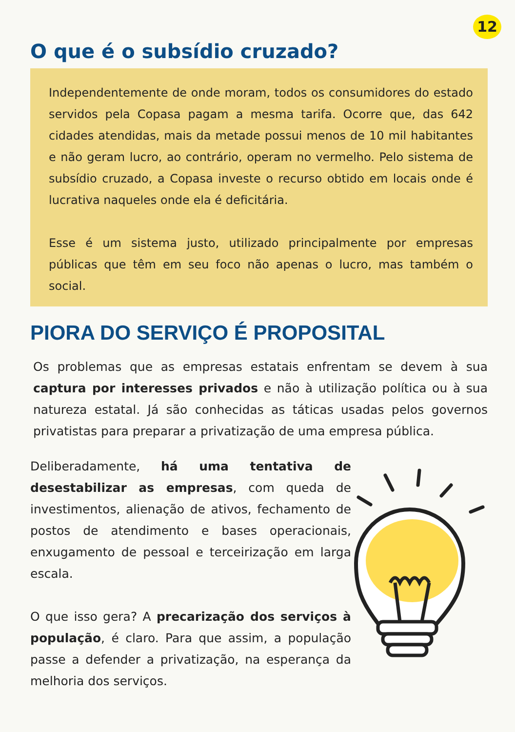12
O que é o subsídio cruzado?
Independentemente de onde moram, todos os consumidores do estado servidos pela Copasa pagam a mesma tarifa. Ocorre que, das 642 cidades atendidas, mais da metade possui menos de 10 mil habitantes e não geram lucro, ao contrário, operam no vermelho. Pelo sistema de subsídio cruzado, a Copasa investe o recurso obtido em locais onde é lucrativa naqueles onde ela é deficitária.
Esse é um sistema justo, utilizado principalmente por empresas públicas que têm em seu foco não apenas o lucro, mas também o social.
PIORA DO SERVIÇO É PROPOSITAL
Os problemas que as empresas estatais enfrentam se devem à sua captura por interesses privados e não à utilização política ou à sua natureza estatal. Já são conhecidas as táticas usadas pelos governos privatistas para preparar a privatização de uma empresa pública.
Deliberadamente, há uma tentativa de desestabilizar as empresas, com queda de investimentos, alienação de ativos, fechamento de postos de atendimento e bases operacionais, enxugamento de pessoal e terceirização em larga escala.
O que isso gera? A precarização dos serviços à população, é claro. Para que assim, a população passe a defender a privatização, na esperança da melhoria dos serviços.